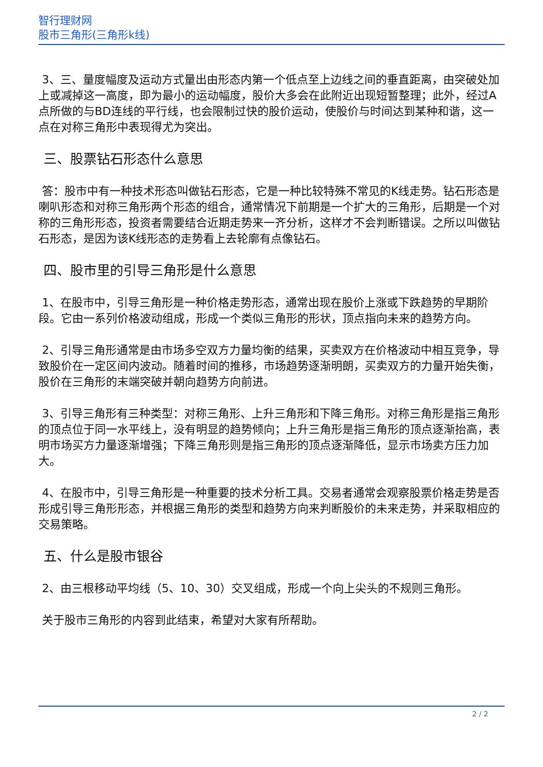智行理财网
股市三角形(三角形k线)
3、三、量度幅度及运动方式量出由形态内第一个低点至上边线之间的垂直距离，由突破处加上或减掉这一高度，即为最小的运动幅度，股价大多会在此附近出现短暂整理；此外，经过A点所做的与BD连线的平行线，也会限制过快的股价运动，使股价与时间达到某种和谐，这一点在对称三角形中表现得尤为突出。
三、股票钻石形态什么意思
答：股市中有一种技术形态叫做钻石形态，它是一种比较特殊不常见的K线走势。钻石形态是喇叭形态和对称三角形两个形态的组合，通常情况下前期是一个扩大的三角形，后期是一个对称的三角形形态，投资者需要结合近期走势来一齐分析，这样才不会判断错误。之所以叫做钻石形态，是因为该K线形态的走势看上去轮廓有点像钻石。
四、股市里的引导三角形是什么意思
1、在股市中，引导三角形是一种价格走势形态，通常出现在股价上涨或下跌趋势的早期阶段。它由一系列价格波动组成，形成一个类似三角形的形状，顶点指向未来的趋势方向。
2、引导三角形通常是由市场多空双方力量均衡的结果，买卖双方在价格波动中相互竞争，导致股价在一定区间内波动。随着时间的推移，市场趋势逐渐明朗，买卖双方的力量开始失衡，股价在三角形的末端突破并朝向趋势方向前进。
3、引导三角形有三种类型：对称三角形、上升三角形和下降三角形。对称三角形是指三角形的顶点位于同一水平线上，没有明显的趋势倾向；上升三角形是指三角形的顶点逐渐抬高，表明市场买方力量逐渐增强；下降三角形则是指三角形的顶点逐渐降低，显示市场卖方压力加大。
4、在股市中，引导三角形是一种重要的技术分析工具。交易者通常会观察股票价格走势是否形成引导三角形形态，并根据三角形的类型和趋势方向来判断股价的未来走势，并采取相应的交易策略。
五、什么是股市银谷
2、由三根移动平均线（5、10、30）交叉组成，形成一个向上尖头的不规则三角形。
关于股市三角形的内容到此结束，希望对大家有所帮助。
2 / 2